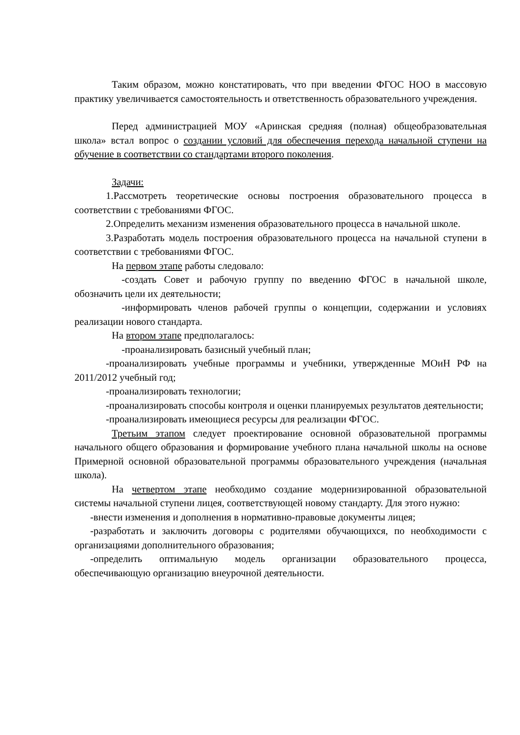Таким образом, можно констатировать, что при введении ФГОС НОО в массовую практику увеличивается самостоятельность и ответственность образовательного учреждения.
Перед администрацией МОУ «Аринская средняя (полная) общеобразовательная школа» встал вопрос о создании условий для обеспечения перехода начальной ступени на обучение в соответствии со стандартами второго поколения.
Задачи:
1.Рассмотреть теоретические основы построения образовательного процесса в соответствии с требованиями ФГОС.
2.Определить механизм изменения образовательного процесса в начальной школе.
3.Разработать модель построения образовательного процесса на начальной ступени в соответствии с требованиями ФГОС.
На первом этапе работы следовало:
-создать Совет и рабочую группу по введению ФГОС в начальной школе, обозначить цели их деятельности;
-информировать членов рабочей группы о концепции, содержании и условиях реализации нового стандарта.
На втором этапе предполагалось:
-проанализировать базисный учебный план;
-проанализировать учебные программы и учебники, утвержденные МОиН РФ на 2011/2012 учебный год;
-проанализировать технологии;
-проанализировать способы контроля и оценки планируемых результатов деятельности;
-проанализировать имеющиеся ресурсы для реализации ФГОС.
Третьим этапом следует проектирование основной образовательной программы начального общего образования и формирование учебного плана начальной школы на основе Примерной основной образовательной программы образовательного учреждения (начальная школа).
На четвертом этапе необходимо создание модернизированной образовательной системы начальной ступени лицея, соответствующей новому стандарту. Для этого нужно:
-внести изменения и дополнения в нормативно-правовые документы лицея;
-разработать и заключить договоры с родителями обучающихся, по необходимости с организациями дополнительного образования;
-определить оптимальную модель организации образовательного процесса, обеспечивающую организацию внеурочной деятельности.